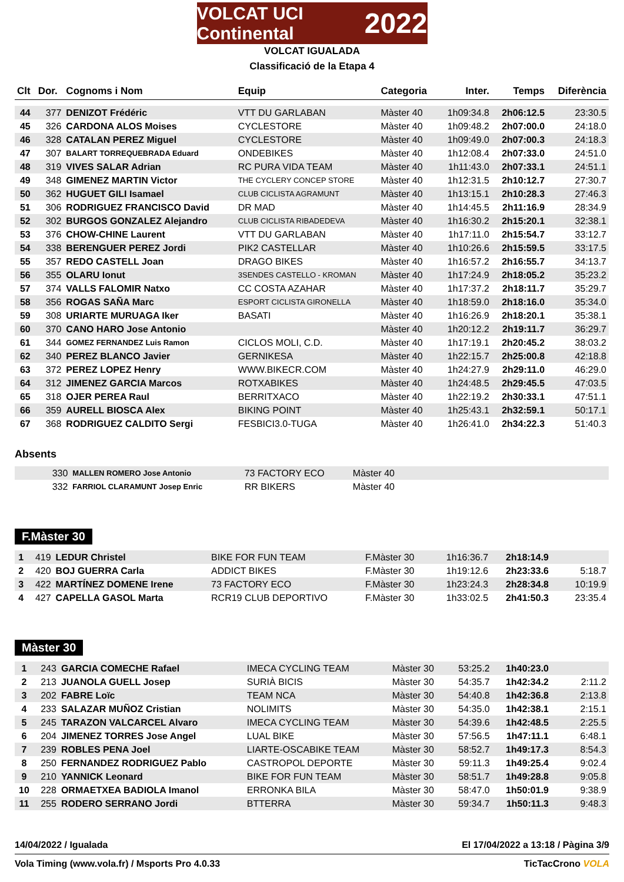VOLCAT UCI Continental 2022
VOLCAT IGUALADA
Classificació de la Etapa 4
| Clt | Dor. | Cognoms i Nom | Equip | Categoria | Inter. | Temps | Diferència |
| --- | --- | --- | --- | --- | --- | --- | --- |
| 44 | 377 | DENIZOT Frédéric | VTT DU GARLABAN | Màster 40 | 1h09:34.8 | 2h06:12.5 | 23:30.5 |
| 45 | 326 | CARDONA ALOS Moises | CYCLESTORE | Màster 40 | 1h09:48.2 | 2h07:00.0 | 24:18.0 |
| 46 | 328 | CATALAN PEREZ Miguel | CYCLESTORE | Màster 40 | 1h09:49.0 | 2h07:00.3 | 24:18.3 |
| 47 | 307 | BALART TORREQUEBRADA Eduard | ONDEBIKES | Màster 40 | 1h12:08.4 | 2h07:33.0 | 24:51.0 |
| 48 | 319 | VIVES SALAR Adrian | RC PURA VIDA TEAM | Màster 40 | 1h11:43.0 | 2h07:33.1 | 24:51.1 |
| 49 | 348 | GIMENEZ MARTIN Victor | THE CYCLERY CONCEP STORE | Màster 40 | 1h12:31.5 | 2h10:12.7 | 27:30.7 |
| 50 | 362 | HUGUET GILI Isamael | CLUB CICLISTA AGRAMUNT | Màster 40 | 1h13:15.1 | 2h10:28.3 | 27:46.3 |
| 51 | 306 | RODRIGUEZ FRANCISCO David | DR MAD | Màster 40 | 1h14:45.5 | 2h11:16.9 | 28:34.9 |
| 52 | 302 | BURGOS GONZALEZ Alejandro | CLUB CICLISTA RIBADEDEVA | Màster 40 | 1h16:30.2 | 2h15:20.1 | 32:38.1 |
| 53 | 376 | CHOW-CHINE Laurent | VTT DU GARLABAN | Màster 40 | 1h17:11.0 | 2h15:54.7 | 33:12.7 |
| 54 | 338 | BERENGUER PEREZ Jordi | PIK2 CASTELLAR | Màster 40 | 1h10:26.6 | 2h15:59.5 | 33:17.5 |
| 55 | 357 | REDO CASTELL Joan | DRAGO BIKES | Màster 40 | 1h16:57.2 | 2h16:55.7 | 34:13.7 |
| 56 | 355 | OLARU Ionut | 3SENDES CASTELLO - KROMAN | Màster 40 | 1h17:24.9 | 2h18:05.2 | 35:23.2 |
| 57 | 374 | VALLS FALOMIR Natxo | CC COSTA AZAHAR | Màster 40 | 1h17:37.2 | 2h18:11.7 | 35:29.7 |
| 58 | 356 | ROGAS SAÑA Marc | ESPORT CICLISTA GIRONELLA | Màster 40 | 1h18:59.0 | 2h18:16.0 | 35:34.0 |
| 59 | 308 | URIARTE MURUAGA Iker | BASATI | Màster 40 | 1h16:26.9 | 2h18:20.1 | 35:38.1 |
| 60 | 370 | CANO HARO Jose Antonio | | Màster 40 | 1h20:12.2 | 2h19:11.7 | 36:29.7 |
| 61 | 344 | GOMEZ FERNANDEZ Luis Ramon | CICLOS MOLI, C.D. | Màster 40 | 1h17:19.1 | 2h20:45.2 | 38:03.2 |
| 62 | 340 | PEREZ BLANCO Javier | GERNIKESA | Màster 40 | 1h22:15.7 | 2h25:00.8 | 42:18.8 |
| 63 | 372 | PEREZ LOPEZ Henry | WWW.BIKECR.COM | Màster 40 | 1h24:27.9 | 2h29:11.0 | 46:29.0 |
| 64 | 312 | JIMENEZ GARCIA Marcos | ROTXABIKES | Màster 40 | 1h24:48.5 | 2h29:45.5 | 47:03.5 |
| 65 | 318 | OJER PEREA Raul | BERRITXACO | Màster 40 | 1h22:19.2 | 2h30:33.1 | 47:51.1 |
| 66 | 359 | AURELL BIOSCA Alex | BIKING POINT | Màster 40 | 1h25:43.1 | 2h32:59.1 | 50:17.1 |
| 67 | 368 | RODRIGUEZ CALDITO Sergi | FESBICI3.0-TUGA | Màster 40 | 1h26:41.0 | 2h34:22.3 | 51:40.3 |
Absents
| | 330 | MALLEN ROMERO Jose Antonio | 73 FACTORY ECO | Màster 40 | |
| | 332 | FARRIOL CLARAMUNT Josep Enric | RR BIKERS | Màster 40 | |
F.Màster 30
| 1 | 419 | LEDUR Christel | BIKE FOR FUN TEAM | F.Màster 30 | 1h16:36.7 | 2h18:14.9 | |
| 2 | 420 | BOJ GUERRA Carla | ADDICT BIKES | F.Màster 30 | 1h19:12.6 | 2h23:33.6 | 5:18.7 |
| 3 | 422 | MARTÍNEZ DOMENE Irene | 73 FACTORY ECO | F.Màster 30 | 1h23:24.3 | 2h28:34.8 | 10:19.9 |
| 4 | 427 | CAPELLA GASOL Marta | RCR19 CLUB DEPORTIVO | F.Màster 30 | 1h33:02.5 | 2h41:50.3 | 23:35.4 |
Màster 30
| 1 | 243 | GARCIA COMECHE Rafael | IMECA CYCLING TEAM | Màster 30 | 53:25.2 | 1h40:23.0 | |
| 2 | 213 | JUANOLA GUELL Josep | SURIÀ BICIS | Màster 30 | 54:35.7 | 1h42:34.2 | 2:11.2 |
| 3 | 202 | FABRE Loïc | TEAM NCA | Màster 30 | 54:40.8 | 1h42:36.8 | 2:13.8 |
| 4 | 233 | SALAZAR MUÑOZ Cristian | NOLIMITS | Màster 30 | 54:35.0 | 1h42:38.1 | 2:15.1 |
| 5 | 245 | TARAZON VALCARCEL Alvaro | IMECA CYCLING TEAM | Màster 30 | 54:39.6 | 1h42:48.5 | 2:25.5 |
| 6 | 204 | JIMENEZ TORRES Jose Angel | LUAL BIKE | Màster 30 | 57:56.5 | 1h47:11.1 | 6:48.1 |
| 7 | 239 | ROBLES PENA Joel | LIARTE-OSCABIKE TEAM | Màster 30 | 58:52.7 | 1h49:17.3 | 8:54.3 |
| 8 | 250 | FERNANDEZ RODRIGUEZ Pablo | CASTROPOL DEPORTE | Màster 30 | 59:11.3 | 1h49:25.4 | 9:02.4 |
| 9 | 210 | YANNICK Leonard | BIKE FOR FUN TEAM | Màster 30 | 58:51.7 | 1h49:28.8 | 9:05.8 |
| 10 | 228 | ORMAETXEA BADIOLA Imanol | ERRONKA BILA | Màster 30 | 58:47.0 | 1h50:01.9 | 9:38.9 |
| 11 | 255 | RODERO SERRANO Jordi | BTTERRA | Màster 30 | 59:34.7 | 1h50:11.3 | 9:48.3 |
14/04/2022 / Igualada El 17/04/2022 a 13:18 / Pàgina 3/9
Vola Timing (www.vola.fr) / Msports Pro 4.0.33 TicTacCrono VOLA